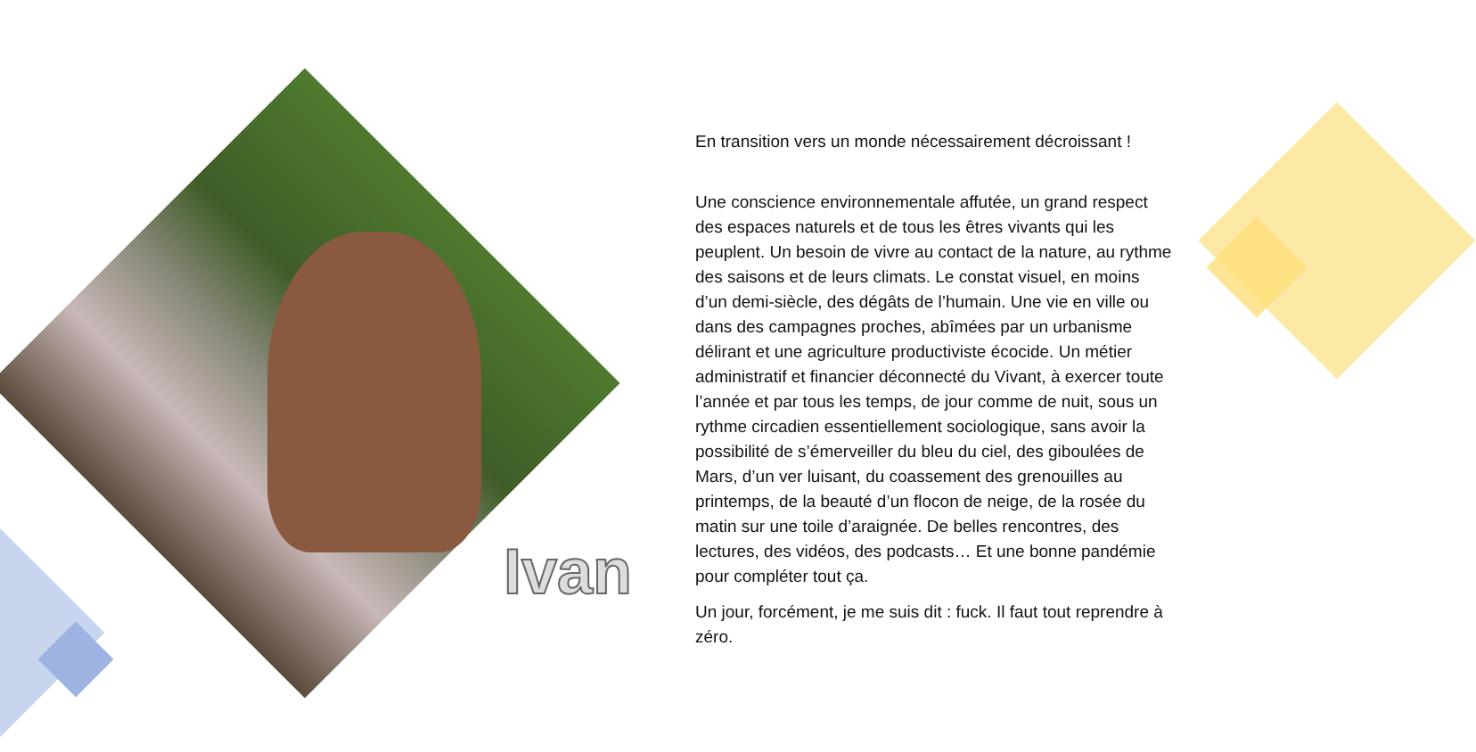Ivan
En transition vers un monde nécessairement décroissant !
Une conscience environnementale affutée, un grand respect des espaces naturels et de tous les êtres vivants qui les peuplent. Un besoin de vivre au contact de la nature, au rythme des saisons et de leurs climats. Le constat visuel, en moins d’un demi-siècle, des dégâts de l’humain. Une vie en ville ou dans des campagnes proches, abîmées par un urbanisme délirant et une agriculture productiviste écocide. Un métier administratif et financier déconnecté du Vivant, à exercer toute l’année et par tous les temps, de jour comme de nuit, sous un rythme circadien essentiellement sociologique, sans avoir la possibilité de s’émerveiller du bleu du ciel, des giboulées de Mars, d’un ver luisant, du coassement des grenouilles au printemps, de la beauté d’un flocon de neige, de la rosée du matin sur une toile d’araignée. De belles rencontres, des lectures, des vidéos, des podcasts… Et une bonne pandémie pour compléter tout ça.
Un jour, forcément, je me suis dit : fuck. Il faut tout reprendre à zéro.